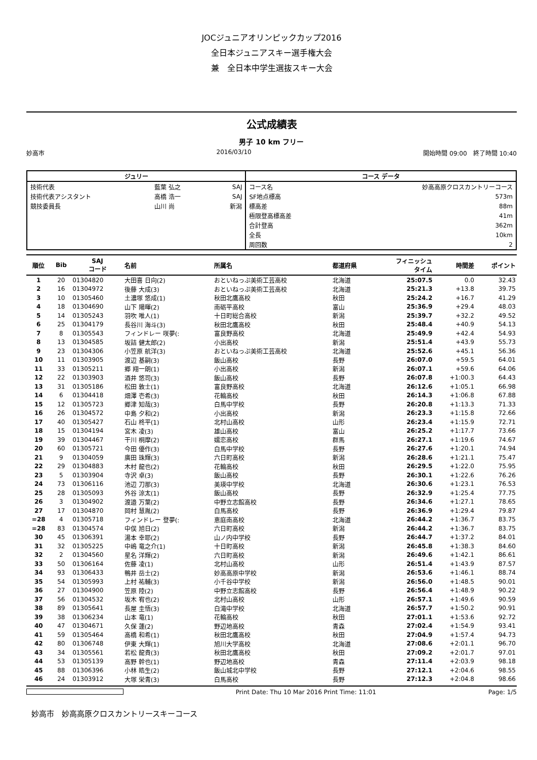JOCジュニアオリンピックカップ2016
全日本ジュニアスキー選手権大会
兼　全日本中学生選抜スキー大会
公式成績表
男子 10 km フリー
妙高市 2016/03/10 開始時間 09:00　終了時間 10:40
| ジュリー | | | コース データ | |
| --- | --- | --- | --- | --- |
| 技術代表 | 藍葉 弘之 | SAJ | コース名 | 妙高高原クロスカントリーコース |
| 技術代表アシスタント | 高橋 浩一 | SAJ | SF地点標高 | 573m |
| 競技委員長 | 山川 尚 | 新潟 | 標高差 | 88m |
| | | | 極限登高標高差 | 41m |
| | | | 合計登高 | 362m |
| | | | 全長 | 10km |
| | | | 周回数 | 2 |
| 順位 | Bib | SAJ コード | 名前 | 所属名 | 都道府県 | フィニッシュ タイム | 時間差 | ポイント |
| --- | --- | --- | --- | --- | --- | --- | --- | --- |
| 1 | 20 | 01304820 | 大田喜 日向(2) | おといねっぷ美術工芸高校 | 北海道 | 25:07.5 | 0.0 | 32.43 |
| 2 | 16 | 01304972 | 後藤 大成(3) | おといねっぷ美術工芸高校 | 北海道 | 25:21.3 | +13.8 | 39.75 |
| 3 | 10 | 01305460 | 土濃塚 悠成(1) | 秋田北鷹高校 | 秋田 | 25:24.2 | +16.7 | 41.29 |
| 4 | 18 | 01304690 | 山下 陽暉(2) | 南砺平高校 | 富山 | 25:36.9 | +29.4 | 48.03 |
| 5 | 14 | 01305243 | 羽吹 唯人(1) | 十日町総合高校 | 新潟 | 25:39.7 | +32.2 | 49.52 |
| 6 | 25 | 01304179 | 長谷川 海斗(3) | 秋田北鷹高校 | 秋田 | 25:48.4 | +40.9 | 54.13 |
| 7 | 8 | 01305543 | フィンドレー 咲夢(: | 富良野高校 | 北海道 | 25:49.9 | +42.4 | 54.93 |
| 8 | 13 | 01304585 | 坂詰 健太郎(2) | 小出高校 | 新潟 | 25:51.4 | +43.9 | 55.73 |
| 9 | 23 | 01304306 | 小笠原 航洋(3) | おといねっぷ美術工芸高校 | 北海道 | 25:52.6 | +45.1 | 56.36 |
| 10 | 11 | 01303905 | 渡辺 基嗣(3) | 飯山高校 | 長野 | 26:07.0 | +59.5 | 64.01 |
| 11 | 33 | 01305211 | 郷 翔一朗(1) | 小出高校 | 新潟 | 26:07.1 | +59.6 | 64.06 |
| 12 | 22 | 01303903 | 酒井 悠司(3) | 飯山高校 | 長野 | 26:07.8 | +1:00.3 | 64.43 |
| 13 | 31 | 01305186 | 松田 敦士(1) | 富良野高校 | 北海道 | 26:12.6 | +1:05.1 | 66.98 |
| 14 | 6 | 01304418 | 畑澤 壱希(3) | 花輪高校 | 秋田 | 26:14.3 | +1:06.8 | 67.88 |
| 15 | 12 | 01305723 | 郷津 知哉(3) | 白馬中学校 | 長野 | 26:20.8 | +1:13.3 | 71.33 |
| 16 | 26 | 01304572 | 中島 夕和(2) | 小出高校 | 新潟 | 26:23.3 | +1:15.8 | 72.66 |
| 17 | 40 | 01305427 | 石山 柊平(1) | 北村山高校 | 山形 | 26:23.4 | +1:15.9 | 72.71 |
| 18 | 15 | 01304194 | 宮木 凌(3) | 雄山高校 | 富山 | 26:25.2 | +1:17.7 | 73.66 |
| 19 | 39 | 01304467 | 干川 桐摩(2) | 嬬恋高校 | 群馬 | 26:27.1 | +1:19.6 | 74.67 |
| 20 | 60 | 01305721 | 今田 優作(3) | 白馬中学校 | 長野 | 26:27.6 | +1:20.1 | 74.94 |
| 21 | 9 | 01304059 | 廣田 珠輝(3) | 六日町高校 | 新潟 | 26:28.6 | +1:21.1 | 75.47 |
| 22 | 29 | 01304883 | 木村 龍也(2) | 花輪高校 | 秋田 | 26:29.5 | +1:22.0 | 75.95 |
| 23 | 5 | 01303904 | 寺沢 卓(3) | 飯山高校 | 長野 | 26:30.1 | +1:22.6 | 76.26 |
| 24 | 73 | 01306116 | 池辺 刀那(3) | 美瑛中学校 | 北海道 | 26:30.6 | +1:23.1 | 76.53 |
| 25 | 28 | 01305093 | 外谷 涼太(1) | 飯山高校 | 長野 | 26:32.9 | +1:25.4 | 77.75 |
| 26 | 3 | 01304902 | 渡邉 万葉(2) | 中野立志館高校 | 長野 | 26:34.6 | +1:27.1 | 78.65 |
| 27 | 17 | 01304870 | 岡村 慧胤(2) | 白馬高校 | 長野 | 26:36.9 | +1:29.4 | 79.87 |
| =28 | 4 | 01305718 | フィンドレー 登夢(: | 恵庭南高校 | 北海道 | 26:44.2 | +1:36.7 | 83.75 |
| =28 | 83 | 01304574 | 中俣 旭日(2) | 六日町高校 | 新潟 | 26:44.2 | +1:36.7 | 83.75 |
| 30 | 45 | 01306391 | 湯本 幸耶(2) | 山ノ内中学校 | 長野 | 26:44.7 | +1:37.2 | 84.01 |
| 31 | 32 | 01305225 | 中嶋 竜之介(1) | 十日町高校 | 新潟 | 26:45.8 | +1:38.3 | 84.60 |
| 32 | 2 | 01304560 | 星名 洋輝(2) | 六日町高校 | 新潟 | 26:49.6 | +1:42.1 | 86.61 |
| 33 | 50 | 01306164 | 佐藤 凌(1) | 北村山高校 | 山形 | 26:51.4 | +1:43.9 | 87.57 |
| 34 | 93 | 01306433 | 鴨井 岳士(2) | 妙高高原中学校 | 新潟 | 26:53.6 | +1:46.1 | 88.74 |
| 35 | 54 | 01305993 | 上村 祐輔(3) | 小千谷中学校 | 新潟 | 26:56.0 | +1:48.5 | 90.01 |
| 36 | 27 | 01304900 | 笠原 陸(2) | 中野立志館高校 | 長野 | 26:56.4 | +1:48.9 | 90.22 |
| 37 | 56 | 01304532 | 坂木 宥也(2) | 北村山高校 | 山形 | 26:57.1 | +1:49.6 | 90.59 |
| 38 | 89 | 01305641 | 長屋 圭悟(3) | 白滝中学校 | 北海道 | 26:57.7 | +1:50.2 | 90.91 |
| 39 | 38 | 01306234 | 山本 竜(1) | 花輪高校 | 秋田 | 27:01.1 | +1:53.6 | 92.72 |
| 40 | 47 | 01304671 | 久保 蓮(2) | 野辺地高校 | 青森 | 27:02.4 | +1:54.9 | 93.41 |
| 41 | 59 | 01305464 | 高橋 和希(1) | 秋田北鷹高校 | 秋田 | 27:04.9 | +1:57.4 | 94.73 |
| 42 | 80 | 01306748 | 伊東 大輝(1) | 旭川大学高校 | 北海道 | 27:08.6 | +2:01.1 | 96.70 |
| 43 | 34 | 01305561 | 若松 龍貴(3) | 秋田北鷹高校 | 秋田 | 27:09.2 | +2:01.7 | 97.01 |
| 44 | 53 | 01305139 | 高野 幹也(1) | 野辺地高校 | 青森 | 27:11.4 | +2:03.9 | 98.18 |
| 45 | 88 | 01306396 | 小林 皓生(2) | 飯山城北中学校 | 長野 | 27:12.1 | +2:04.6 | 98.55 |
| 46 | 24 | 01303912 | 大塚 栄青(3) | 白馬高校 | 長野 | 27:12.3 | +2:04.8 | 98.66 |
Print Date: Thu 10 Mar 2016 Print Time: 11:01 Page: 1/5
妙高市　妙高高原クロスカントリースキーコース